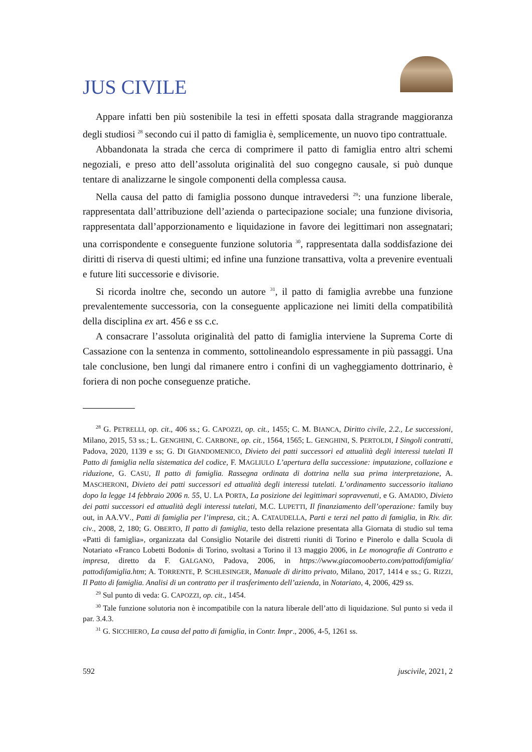JUS CIVILE
Appare infatti ben più sostenibile la tesi in effetti sposata dalla stragrande maggioranza degli studiosi <sup>28</sup> secondo cui il patto di famiglia è, semplicemente, un nuovo tipo contrattuale.
Abbandonata la strada che cerca di comprimere il patto di famiglia entro altri schemi negoziali, e preso atto dell’assoluta originalità del suo congegno causale, si può dunque tentare di analizzarne le singole componenti della complessa causa.
Nella causa del patto di famiglia possono dunque intravedersi <sup>29</sup>: una funzione liberale, rappresentata dall’attribuzione dell’azienda o partecipazione sociale; una funzione divisoria, rappresentata dall’apporzionamento e liquidazione in favore dei legittimari non assegnatari; una corrispondente e conseguente funzione solutoria <sup>30</sup>, rappresentata dalla soddisfazione dei diritti di riserva di questi ultimi; ed infine una funzione transattiva, volta a prevenire eventuali e future liti successorie e divisorie.
Si ricorda inoltre che, secondo un autore <sup>31</sup>, il patto di famiglia avrebbe una funzione prevalentemente successoria, con la conseguente applicazione nei limiti della compatibilità della disciplina ex art. 456 e ss c.c.
A consacrare l’assoluta originalità del patto di famiglia interviene la Suprema Corte di Cassazione con la sentenza in commento, sottolineandolo espressamente in più passaggi. Una tale conclusione, ben lungi dal rimanere entro i confini di un vagheggiamento dottrinario, è foriera di non poche conseguenze pratiche.
<sup>28</sup> G. PETRELLI, op. cit., 406 ss.; G. CAPOZZI, op. cit., 1455; C. M. BIANCA, Diritto civile, 2.2., Le successioni, Milano, 2015, 53 ss.; L. GENGHINI, C. CARBONE, op. cit., 1564, 1565; L. GENGHINI, S. PERTOLDI, I Singoli contratti, Padova, 2020, 1139 e ss; G. DI GIANDOMENICO, Divieto dei patti successori ed attualità degli interessi tutelati Il Patto di famiglia nella sistematica del codice, F. MAGLIULO L’apertura della successione: imputazione, collazione e riduzione, G. CASU, Il patto di famiglia. Rassegna ordinata di dottrina nella sua prima interpretazione, A. MASCHERONI, Divieto dei patti successori ed attualità degli interessi tutelati. L’ordinamento successorio italiano dopo la legge 14 febbraio 2006 n. 55, U. LA PORTA, La posizione dei legittimari sopravvenuti, e G. AMADIO, Divieto dei patti successori ed attualità degli interessi tutelati, M.C. LUPETTI, Il finanziamento dell’operazione: family buy out, in AA.VV., Patti di famiglia per l’impresa, cit.; A. CATAUDELLA, Parti e terzi nel patto di famiglia, in Riv. dir. civ., 2008, 2, 180; G. OBERTO, Il patto di famiglia, testo della relazione presentata alla Giornata di studio sul tema «Patti di famiglia», organizzata dal Consiglio Notarile dei distretti riuniti di Torino e Pinerolo e dalla Scuola di Notariato «Franco Lobetti Bodoni» di Torino, svoltasi a Torino il 13 maggio 2006, in Le monografie di Contratto e impresa, diretto da F. GALGANO, Padova, 2006, in https://www.giacomooberto.com/pattodifamiglia/ pattodifamiglia.htm; A. TORRENTE, P. SCHLESINGER, Manuale di diritto privato, Milano, 2017, 1414 e ss.; G. RIZZI, Il Patto di famiglia. Analisi di un contratto per il trasferimento dell’azienda, in Notariato, 4, 2006, 429 ss.
<sup>29</sup> Sul punto di veda: G. CAPOZZI, op. cit., 1454.
<sup>30</sup> Tale funzione solutoria non è incompatibile con la natura liberale dell’atto di liquidazione. Sul punto si veda il par. 3.4.3.
<sup>31</sup> G. SICCHIERO, La causa del patto di famiglia, in Contr. Impr., 2006, 4-5, 1261 ss.
592 juscivile, 2021, 2